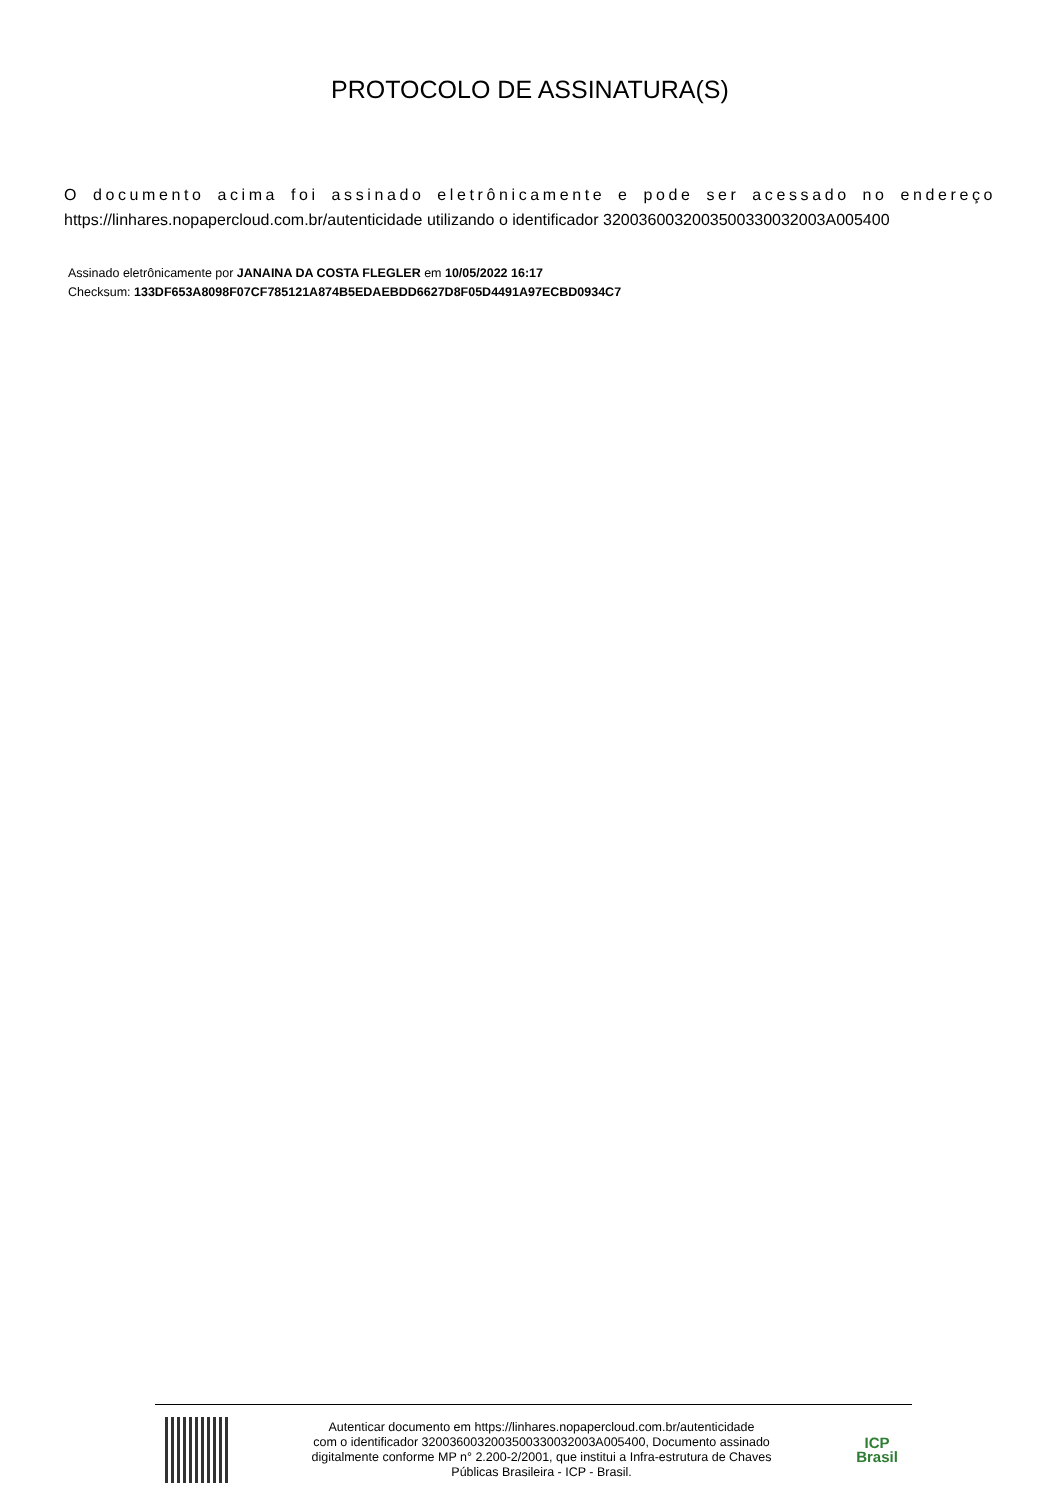PROTOCOLO DE ASSINATURA(S)
O documento acima foi assinado eletrônicamente e pode ser acessado no endereço
https://linhares.nopapercloud.com.br/autenticidade utilizando o identificador 320036003200350033003200​3A005400
Assinado eletrônicamente por JANAINA DA COSTA FLEGLER em 10/05/2022 16:17
Checksum: 133DF653A8098F07CF785121A874B5EDAEBDD6627D8F05D4491A97ECBD0934C7
Autenticar documento em https://linhares.nopapercloud.com.br/autenticidade
com o identificador 3200360032003500330032003A005400, Documento assinado
digitalmente conforme MP n° 2.200-2/2001, que institui a Infra-estrutura de Chaves
Públicas Brasileira - ICP - Brasil.
ICP
Brasil